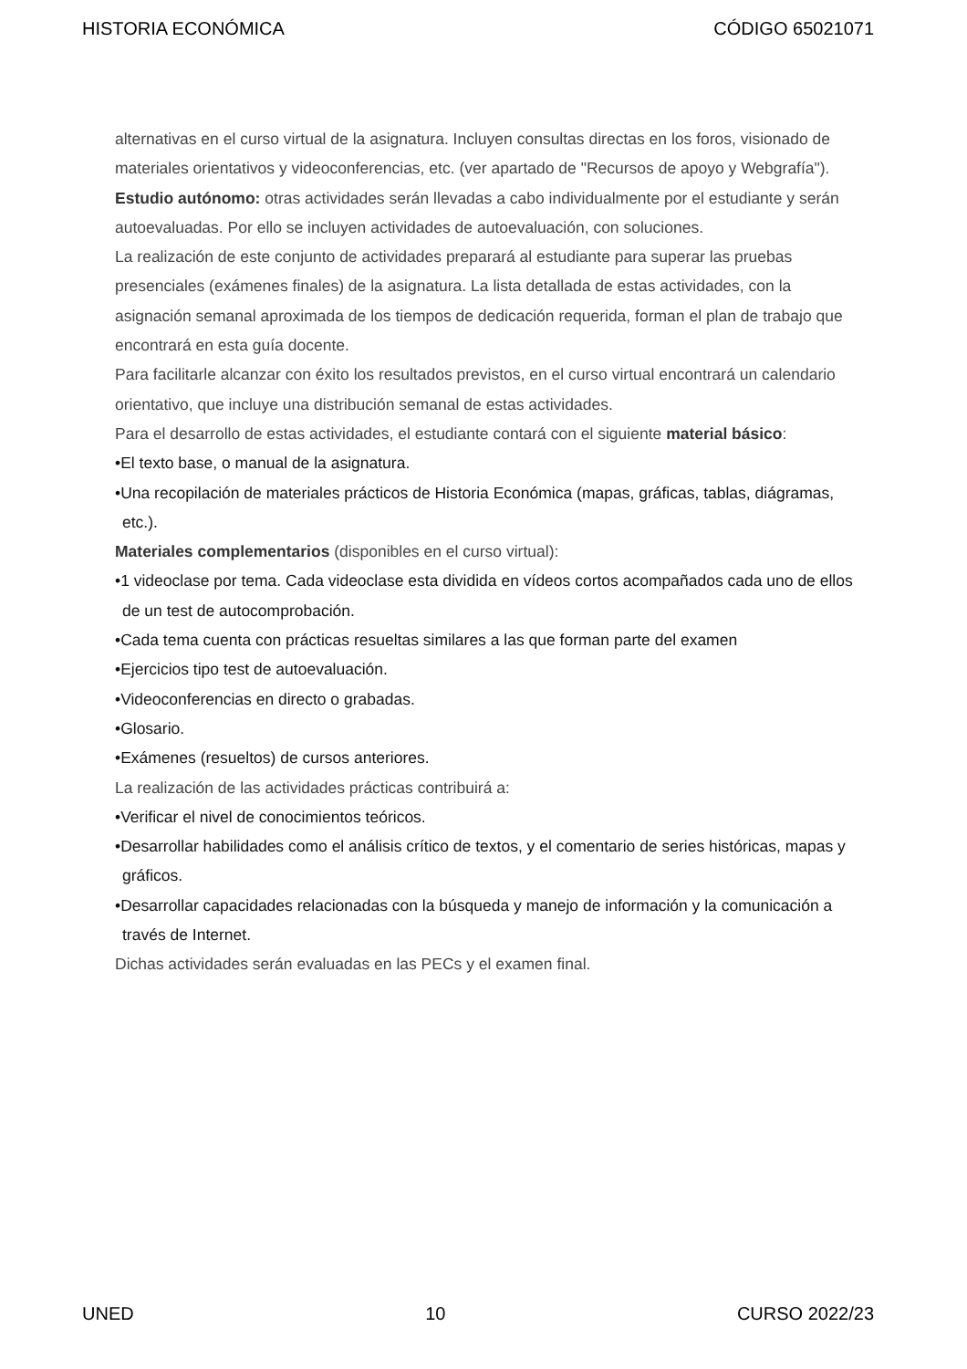HISTORIA ECONÓMICA CÓDIGO 65021071
alternativas en el curso virtual de la asignatura. Incluyen consultas directas en los foros, visionado de materiales orientativos y videoconferencias, etc. (ver apartado de "Recursos de apoyo y Webgrafía").
Estudio autónomo: otras actividades serán llevadas a cabo individualmente por el estudiante y serán autoevaluadas. Por ello se incluyen actividades de autoevaluación, con soluciones.
La realización de este conjunto de actividades preparará al estudiante para superar las pruebas presenciales (exámenes finales) de la asignatura. La lista detallada de estas actividades, con la asignación semanal aproximada de los tiempos de dedicación requerida, forman el plan de trabajo que encontrará en esta guía docente.
Para facilitarle alcanzar con éxito los resultados previstos, en el curso virtual encontrará un calendario orientativo, que incluye una distribución semanal de estas actividades.
Para el desarrollo de estas actividades, el estudiante contará con el siguiente material básico:
•El texto base, o manual de la asignatura.
•Una recopilación de materiales prácticos de Historia Económica (mapas, gráficas, tablas, diágramas, etc.).
Materiales complementarios (disponibles en el curso virtual):
•1 videoclase por tema. Cada videoclase esta dividida en vídeos cortos acompañados cada uno de ellos de un test de autocomprobación.
•Cada tema cuenta con prácticas resueltas similares a las que forman parte del examen
•Ejercicios tipo test de autoevaluación.
•Videoconferencias en directo o grabadas.
•Glosario.
•Exámenes (resueltos) de cursos anteriores.
La realización de las actividades prácticas contribuirá a:
•Verificar el nivel de conocimientos teóricos.
•Desarrollar habilidades como el análisis crítico de textos, y el comentario de series históricas, mapas y gráficos.
•Desarrollar capacidades relacionadas con la búsqueda y manejo de información y la comunicación a través de Internet.
Dichas actividades serán evaluadas en las PECs y el examen final.
UNED 10 CURSO 2022/23